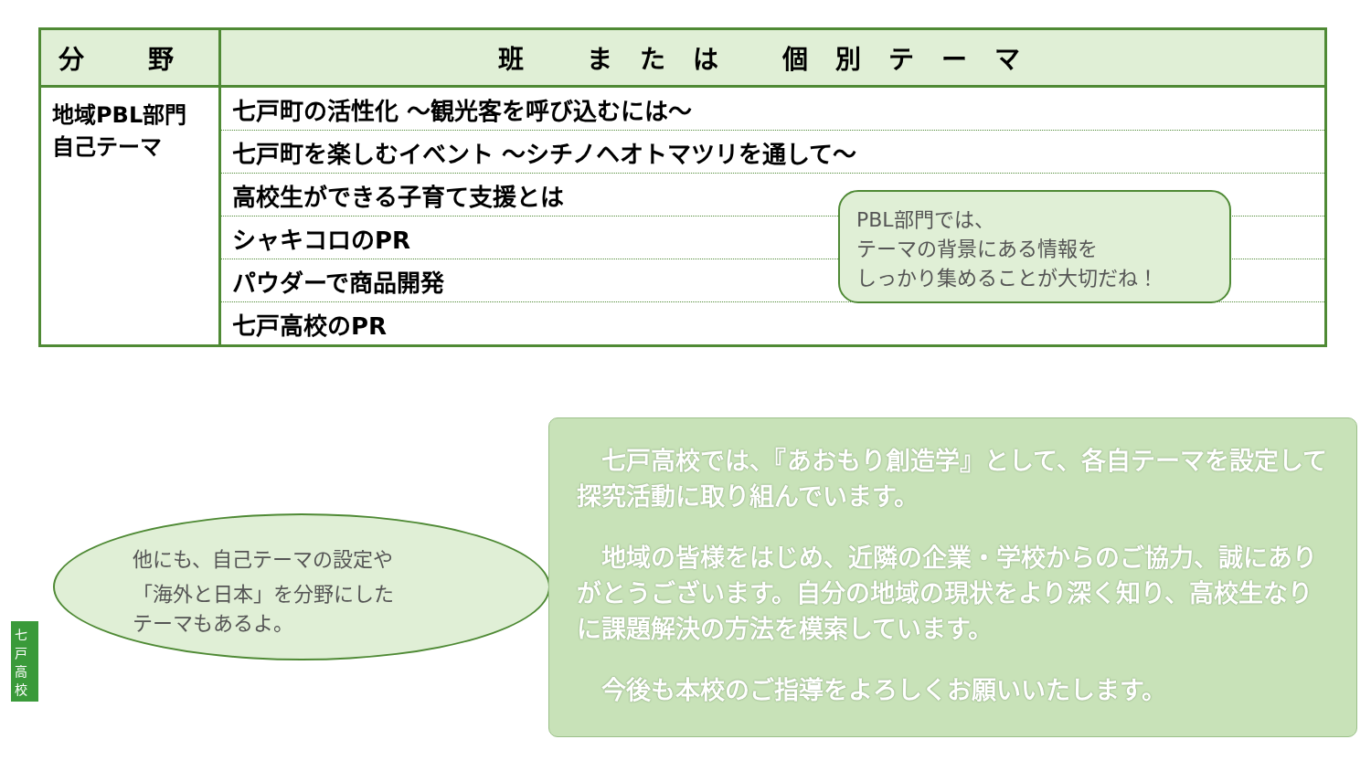| 分 野 | 班 または 個別テーマ |
| --- | --- |
| 地域PBL部門 自己テーマ | 七戸町の活性化 ～観光客を呼び込むには～ |
| | 七戸町を楽しむイベント ～シチノヘオトマツリを通して～ |
| | 高校生ができる子育て支援とは |
| | シャキコロのPR |
| | パウダーで商品開発 |
| | 七戸高校のPR |
PBL部門では、
テーマの背景にある情報を
しっかり集めることが大切だね！
他にも、自己テーマの設定や
「海外と日本」を分野にした
テーマもあるよ。
　七戸高校では、『あおもり創造学』として、各自テーマを設定して探究活動に取り組んでいます。
　地域の皆様をはじめ、近隣の企業・学校からのご協力、誠にありがとうございます。自分の地域の現状をより深く知り、高校生なりに課題解決の方法を模索しています。
　今後も本校のご指導をよろしくお願いいたします。
七戸高校